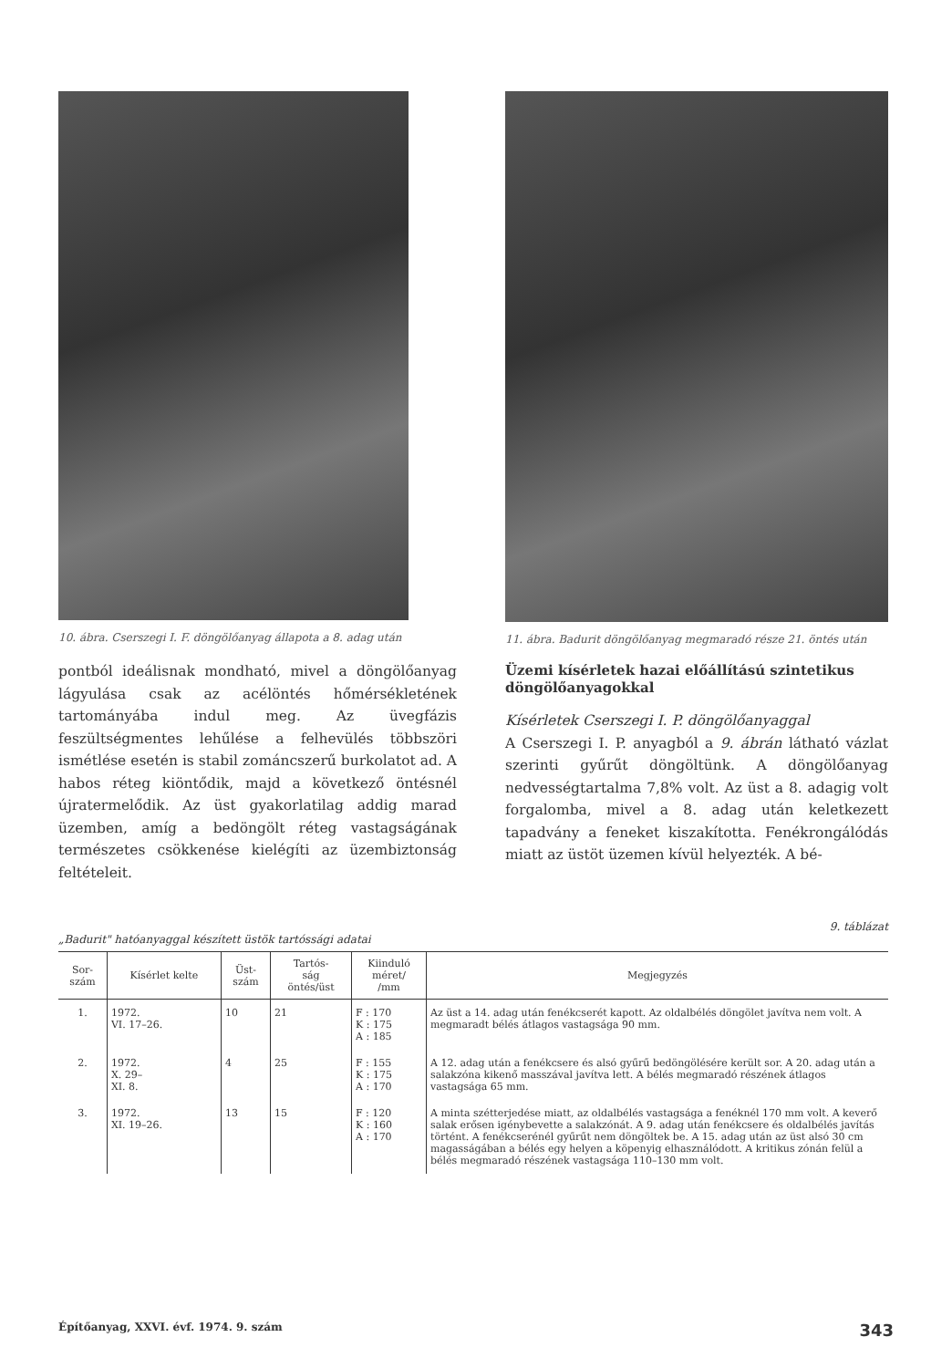10. ábra. Cserszegi I. F. döngölőanyag állapota a 8. adag után
pontból ideálisnak mondható, mivel a döngölőanyag lágyulása csak az acélöntés hőmérsékletének tartományába indul meg. Az üvegfázis feszültségmentes lehűlése a felhevülés többszöri ismétlése esetén is stabil zománcszerű burkolatot ad. A habos réteg kiöntődik, majd a következő öntésnél újratermelődik. Az üst gyakorlatilag addig marad üzemben, amíg a bedöngölt réteg vastagságának természetes csökkenése kielégíti az üzembiztonság feltételeit.
11. ábra. Badurit döngölőanyag megmaradó része 21. öntés után
Üzemi kísérletek hazai előállítású szintetikus döngölőanyagokkal
Kísérletek Cserszegi I. P. döngölőanyaggal
A Cserszegi I. P. anyagból a 9. ábrán látható vázlat szerinti gyűrűt döngöltünk. A döngölőanyag nedvességtartalma 7,8% volt. Az üst a 8. adagig volt forgalomba, mivel a 8. adag után keletkezett tapadvány a feneket kiszakította. Fenékrongálódás miatt az üstöt üzemen kívül helyezték. A bé-
9. táblázat
„Badurit" hatóanyaggal készített üstök tartóssági adatai
| Sor- szám | Kísérlet kelte | Üst- szám | Tartós- ság öntés/üst | Kiinduló méret/ /mm | Megjegyzés |
| --- | --- | --- | --- | --- | --- |
| 1. | 1972. VI. 17–26. | 10 | 21 | F : 170 K : 175 A : 185 | Az üst a 14. adag után fenékcserét kapott. Az oldalbélés döngölet javítva nem volt. A megmaradt bélés átlagos vastagsága 90 mm. |
| 2. | 1972. X. 29– XI. 8. | 4 | 25 | F : 155 K : 175 A : 170 | A 12. adag után a fenékcsere és alsó gyűrű bedöngölésére került sor. A 20. adag után a salakzóna kikenő masszával javítva lett. A bélés megmaradó részének átlagos vastagsága 65 mm. |
| 3. | 1972. XI. 19–26. | 13 | 15 | F : 120 K : 160 A : 170 | A minta szétterjedése miatt, az oldalbélés vastagsága a fenéknél 170 mm volt. A keverő salak erősen igénybevette a salakzónát. A 9. adag után fenékcsere és oldalbélés javítás történt. A fenékcserénél gyűrűt nem döngöltek be. A 15. adag után az üst alsó 30 cm magasságában a bélés egy helyen a köpenyig elhasználódott. A kritikus zónán felül a bélés megmaradó részének vastagsága 110–130 mm volt. |
Építőanyag, XXVI. évf. 1974. 9. szám 343